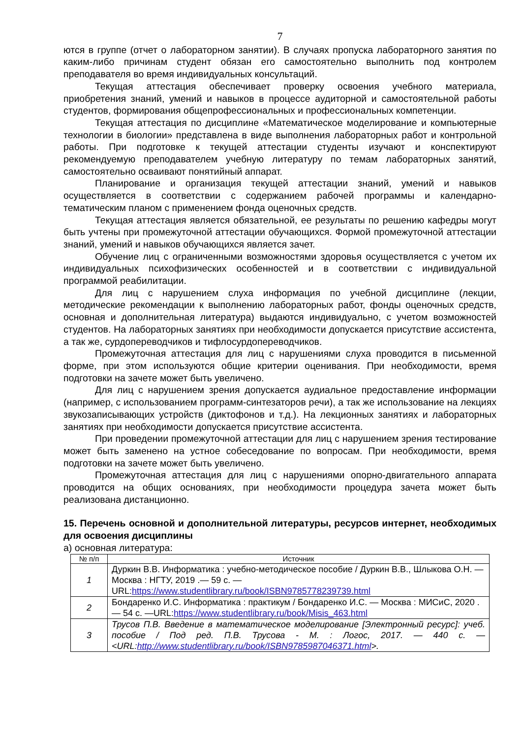7
ются в группе (отчет о лабораторном занятии). В случаях пропуска лабораторного занятия по каким-либо причинам студент обязан его самостоятельно выполнить под контролем преподавателя во время индивидуальных консультаций.
Текущая аттестация обеспечивает проверку освоения учебного материала, приобретения знаний, умений и навыков в процессе аудиторной и самостоятельной работы студентов, формирования общепрофессиональных и профессиональных компетенции.
Текущая аттестация по дисциплине «Математическое моделирование и компьютерные технологии в биологии» представлена в виде выполнения лабораторных работ и контрольной работы. При подготовке к текущей аттестации студенты изучают и конспектируют рекомендуемую преподавателем учебную литературу по темам лабораторных занятий, самостоятельно осваивают понятийный аппарат.
Планирование и организация текущей аттестации знаний, умений и навыков осуществляется в соответствии с содержанием рабочей программы и календарно-тематическим планом с применением фонда оценочных средств.
Текущая аттестация является обязательной, ее результаты по решению кафедры могут быть учтены при промежуточной аттестации обучающихся. Формой промежуточной аттестации знаний, умений и навыков обучающихся является зачет.
Обучение лиц с ограниченными возможностями здоровья осуществляется с учетом их индивидуальных психофизических особенностей и в соответствии с индивидуальной программой реабилитации.
Для лиц с нарушением слуха информация по учебной дисциплине (лекции, методические рекомендации к выполнению лабораторных работ, фонды оценочных средств, основная и дополнительная литература) выдаются индивидуально, с учетом возможностей студентов. На лабораторных занятиях при необходимости допускается присутствие ассистента, а так же, сурдопереводчиков и тифлосурдопереводчиков.
Промежуточная аттестация для лиц с нарушениями слуха проводится в письменной форме, при этом используются общие критерии оценивания. При необходимости, время подготовки на зачете может быть увеличено.
Для лиц с нарушением зрения допускается аудиальное предоставление информации (например, с использованием программ-синтезаторов речи), а так же использование на лекциях звукозаписывающих устройств (диктофонов и т.д.). На лекционных занятиях и лабораторных занятиях при необходимости допускается присутствие ассистента.
При проведении промежуточной аттестации для лиц с нарушением зрения тестирование может быть заменено на устное собеседование по вопросам. При необходимости, время подготовки на зачете может быть увеличено.
Промежуточная аттестация для лиц с нарушениями опорно-двигательного аппарата проводится на общих основаниях, при необходимости процедура зачета может быть реализована дистанционно.
15. Перечень основной и дополнительной литературы, ресурсов интернет, необходимых для освоения дисциплины
а) основная литература:
| № п/п | Источник |
| --- | --- |
| 1 | Дуркин В.В. Информатика : учебно-методическое пособие / Дуркин В.В., Шлыкова О.Н. — Москва : НГТУ, 2019 .— 59 с. — URL: https://www.studentlibrary.ru/book/ISBN9785778239739.html |
| 2 | Бондаренко И.С. Информатика : практикум / Бондаренко И.С. — Москва : МИСиС, 2020 .— 54 с. —URL: https://www.studentlibrary.ru/book/Misis_463.html |
| 3 | Трусов П.В. Введение в математическое моделирование [Электронный ресурс]: учеб. пособие / Под ред. П.В. Трусова - М. : Логос, 2017. — 440 с. — <URL: http://www.studentlibrary.ru/book/ISBN9785987046371.html >. |